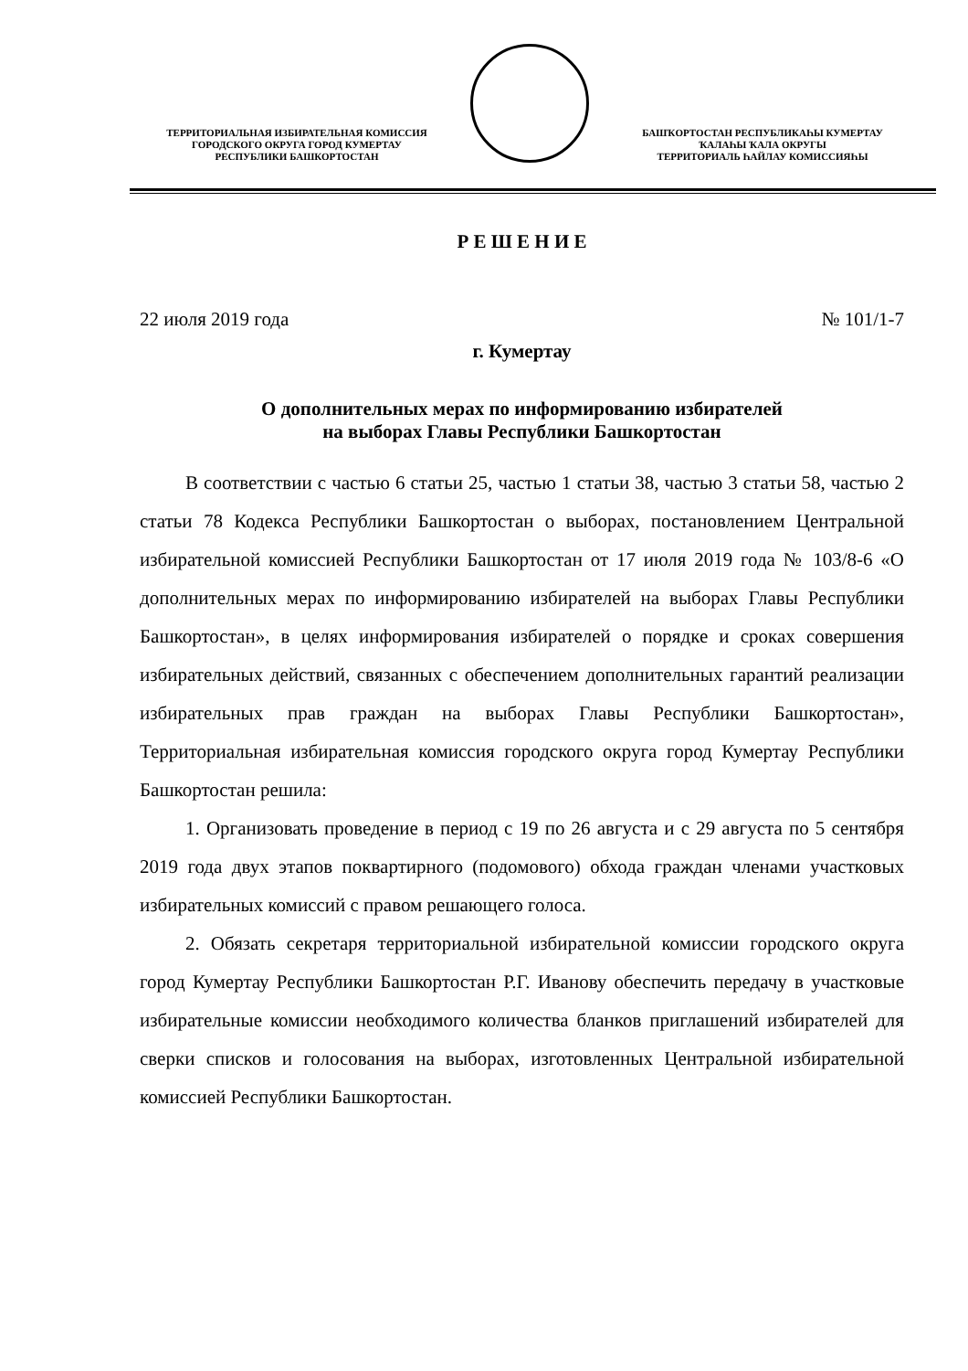ТЕРРИТОРИАЛЬНАЯ ИЗБИРАТЕЛЬНАЯ КОМИССИЯ
ГОРОДСКОГО ОКРУГА ГОРОД КУМЕРТАУ
РЕСПУБЛИКИ БАШКОРТОСТАН
БАШҠОРТОСТАН РЕСПУБЛИКАҺЫ КУМЕРТАУ
ҠАЛАҺЫ ҠАЛА ОКРУГЫ
ТЕРРИТОРИАЛЬ ҺАЙЛАУ КОМИССИЯҺЫ
Р Е Ш Е Н И Е
22 июля 2019 года № 101/1-7
г. Кумертау
О дополнительных мерах по информированию избирателей
на выборах Главы Республики Башкортостан
В соответствии с частью 6 статьи 25, частью 1 статьи 38, частью 3 статьи 58, частью 2 статьи 78 Кодекса Республики Башкортостан о выборах, постановлением Центральной избирательной комиссией Республики Башкортостан от 17 июля 2019 года № 103/8-6 «О дополнительных мерах по информированию избирателей на выборах Главы Республики Башкортостан», в целях информирования избирателей о порядке и сроках совершения избирательных действий, связанных с обеспечением дополнительных гарантий реализации избирательных прав граждан на выборах Главы Республики Башкортостан», Территориальная избирательная комиссия городского округа город Кумертау Республики Башкортостан решила:
1. Организовать проведение в период с 19 по 26 августа и с 29 августа по 5 сентября 2019 года двух этапов поквартирного (подомового) обхода граждан членами участковых избирательных комиссий с правом решающего голоса.
2. Обязать секретаря территориальной избирательной комиссии городского округа город Кумертау Республики Башкортостан Р.Г. Иванову обеспечить передачу в участковые избирательные комиссии необходимого количества бланков приглашений избирателей для сверки списков и голосования на выборах, изготовленных Центральной избирательной комиссией Республики Башкортостан.